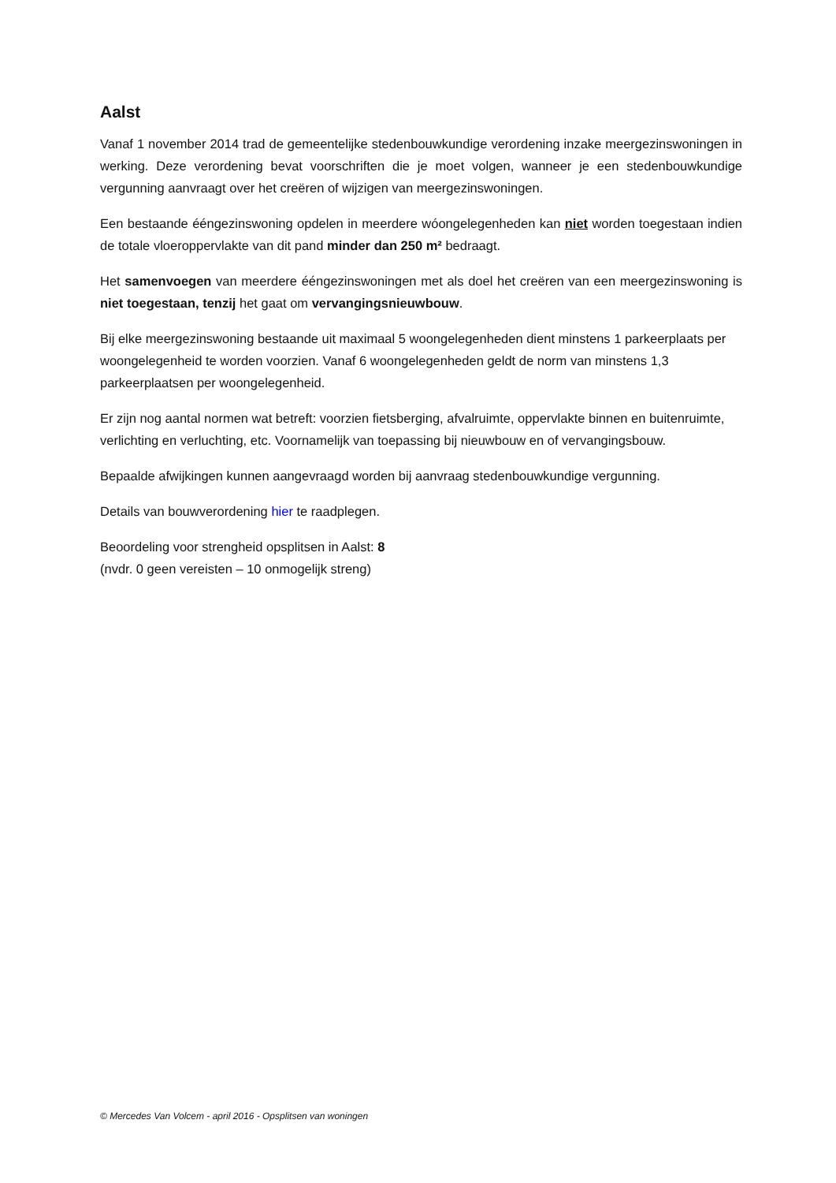Aalst
Vanaf 1 november 2014 trad de gemeentelijke stedenbouwkundige verordening inzake meergezinswoningen in werking. Deze verordening bevat voorschriften die je moet volgen, wanneer je een stedenbouwkundige vergunning aanvraagt over het creëren of wijzigen van meergezinswoningen.
Een bestaande ééngezinswoning opdelen in meerdere wóongelegenheden kan niet worden toegestaan indien de totale vloeroppervlakte van dit pand minder dan 250 m² bedraagt.
Het samenvoegen van meerdere ééngezinswoningen met als doel het creëren van een meergezinswoning is niet toegestaan, tenzij het gaat om vervangingsnieuwbouw.
Bij elke meergezinswoning bestaande uit maximaal 5 woongelegenheden dient minstens 1 parkeerplaats per woongelegenheid te worden voorzien. Vanaf 6 woongelegenheden geldt de norm van minstens 1,3 parkeerplaatsen per woongelegenheid.
Er zijn nog aantal normen wat betreft: voorzien fietsberging, afvalruimte, oppervlakte binnen en buitenruimte, verlichting en verluchting, etc. Voornamelijk van toepassing bij nieuwbouw en of vervangingsbouw.
Bepaalde afwijkingen kunnen aangevraagd worden bij aanvraag stedenbouwkundige vergunning.
Details van bouwverordening hier te raadplegen.
Beoordeling voor strengheid opsplitsen in Aalst: 8
(nvdr. 0 geen vereisten – 10 onmogelijk streng)
© Mercedes Van Volcem - april 2016 - Opsplitsen van woningen